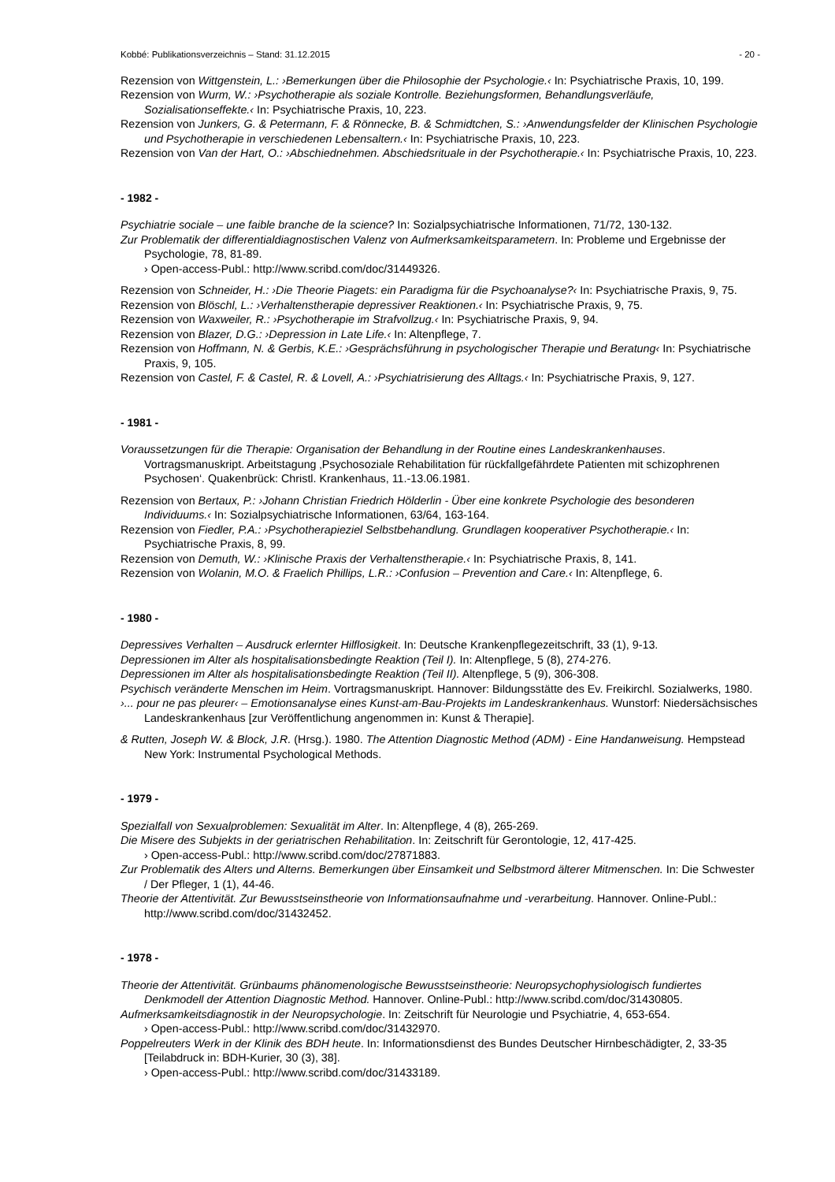Kobbé: Publikationsverzeichnis – Stand: 31.12.2015 - 20 -
Rezension von Wittgenstein, L.: ›Bemerkungen über die Philosophie der Psychologie.‹ In: Psychiatrische Praxis, 10, 199.
Rezension von Wurm, W.: ›Psychotherapie als soziale Kontrolle. Beziehungsformen, Behandlungsverläufe, Sozialisationseffekte.‹ In: Psychiatrische Praxis, 10, 223.
Rezension von Junkers, G. & Petermann, F. & Rönnecke, B. & Schmidtchen, S.: ›Anwendungsfelder der Klinischen Psychologie und Psychotherapie in verschiedenen Lebensaltern.‹ In: Psychiatrische Praxis, 10, 223.
Rezension von Van der Hart, O.: ›Abschiednehmen. Abschiedsrituale in der Psychotherapie.‹ In: Psychiatrische Praxis, 10, 223.
- 1982 -
Psychiatrie sociale – une faible branche de la science? In: Sozialpsychiatrische Informationen, 71/72, 130-132.
Zur Problematik der differentialdiagnostischen Valenz von Aufmerksamkeitsparametern. In: Probleme und Ergebnisse der Psychologie, 78, 81-89.
› Open-access-Publ.: http://www.scribd.com/doc/31449326.
Rezension von Schneider, H.: ›Die Theorie Piagets: ein Paradigma für die Psychoanalyse?‹ In: Psychiatrische Praxis, 9, 75.
Rezension von Blöschl, L.: ›Verhaltenstherapie depressiver Reaktionen.‹ In: Psychiatrische Praxis, 9, 75.
Rezension von Waxweiler, R.: ›Psychotherapie im Strafvollzug.‹ In: Psychiatrische Praxis, 9, 94.
Rezension von Blazer, D.G.: ›Depression in Late Life.‹ In: Altenpflege, 7.
Rezension von Hoffmann, N. & Gerbis, K.E.: ›Gesprächsführung in psychologischer Therapie und Beratung‹ In: Psychiatrische Praxis, 9, 105.
Rezension von Castel, F. & Castel, R. & Lovell, A.: ›Psychiatrisierung des Alltags.‹ In: Psychiatrische Praxis, 9, 127.
- 1981 -
Voraussetzungen für die Therapie: Organisation der Behandlung in der Routine eines Landeskrankenhauses. Vortragsmanuskript. Arbeitstagung ‚Psychosoziale Rehabilitation für rückfallgefährdete Patienten mit schizophrenen Psychosen‘. Quakenbrück: Christl. Krankenhaus, 11.-13.06.1981.
Rezension von Bertaux, P.: ›Johann Christian Friedrich Hölderlin - Über eine konkrete Psychologie des besonderen Individuums.‹ In: Sozialpsychiatrische Informationen, 63/64, 163-164.
Rezension von Fiedler, P.A.: ›Psychotherapieziel Selbstbehandlung. Grundlagen kooperativer Psychotherapie.‹ In: Psychiatrische Praxis, 8, 99.
Rezension von Demuth, W.: ›Klinische Praxis der Verhaltenstherapie.‹ In: Psychiatrische Praxis, 8, 141.
Rezension von Wolanin, M.O. & Fraelich Phillips, L.R.: ›Confusion – Prevention and Care.‹ In: Altenpflege, 6.
- 1980 -
Depressives Verhalten – Ausdruck erlernter Hilflosigkeit. In: Deutsche Krankenpflegezeitschrift, 33 (1), 9-13.
Depressionen im Alter als hospitalisationsbedingte Reaktion (Teil I). In: Altenpflege, 5 (8), 274-276.
Depressionen im Alter als hospitalisationsbedingte Reaktion (Teil II). Altenpflege, 5 (9), 306-308.
Psychisch veränderte Menschen im Heim. Vortragsmanuskript. Hannover: Bildungsstätte des Ev. Freikirchl. Sozialwerks, 1980.
›... pour ne pas pleurer‹ – Emotionsanalyse eines Kunst-am-Bau-Projekts im Landeskrankenhaus. Wunstorf: Niedersächsisches Landeskrankenhaus [zur Veröffentlichung angenommen in: Kunst & Therapie].
& Rutten, Joseph W. & Block, J.R. (Hrsg.). 1980. The Attention Diagnostic Method (ADM) - Eine Handanweisung. Hempstead New York: Instrumental Psychological Methods.
- 1979 -
Spezialfall von Sexualproblemen: Sexualität im Alter. In: Altenpflege, 4 (8), 265-269.
Die Misere des Subjekts in der geriatrischen Rehabilitation. In: Zeitschrift für Gerontologie, 12, 417-425.
› Open-access-Publ.: http://www.scribd.com/doc/27871883.
Zur Problematik des Alters und Alterns. Bemerkungen über Einsamkeit und Selbstmord älterer Mitmenschen. In: Die Schwester / Der Pfleger, 1 (1), 44-46.
Theorie der Attentivität. Zur Bewusstseinstheorie von Informationsaufnahme und -verarbeitung. Hannover. Online-Publ.: http://www.scribd.com/doc/31432452.
- 1978 -
Theorie der Attentivität. Grünbaums phänomenologische Bewusstseinstheorie: Neuropsychophysiologisch fundiertes Denkmodell der Attention Diagnostic Method. Hannover. Online-Publ.: http://www.scribd.com/doc/31430805.
Aufmerksamkeitsdiagnostik in der Neuropsychologie. In: Zeitschrift für Neurologie und Psychiatrie, 4, 653-654.
› Open-access-Publ.: http://www.scribd.com/doc/31432970.
Poppelreuters Werk in der Klinik des BDH heute. In: Informationsdienst des Bundes Deutscher Hirnbeschädigter, 2, 33-35 [Teilabdruck in: BDH-Kurier, 30 (3), 38].
› Open-access-Publ.: http://www.scribd.com/doc/31433189.